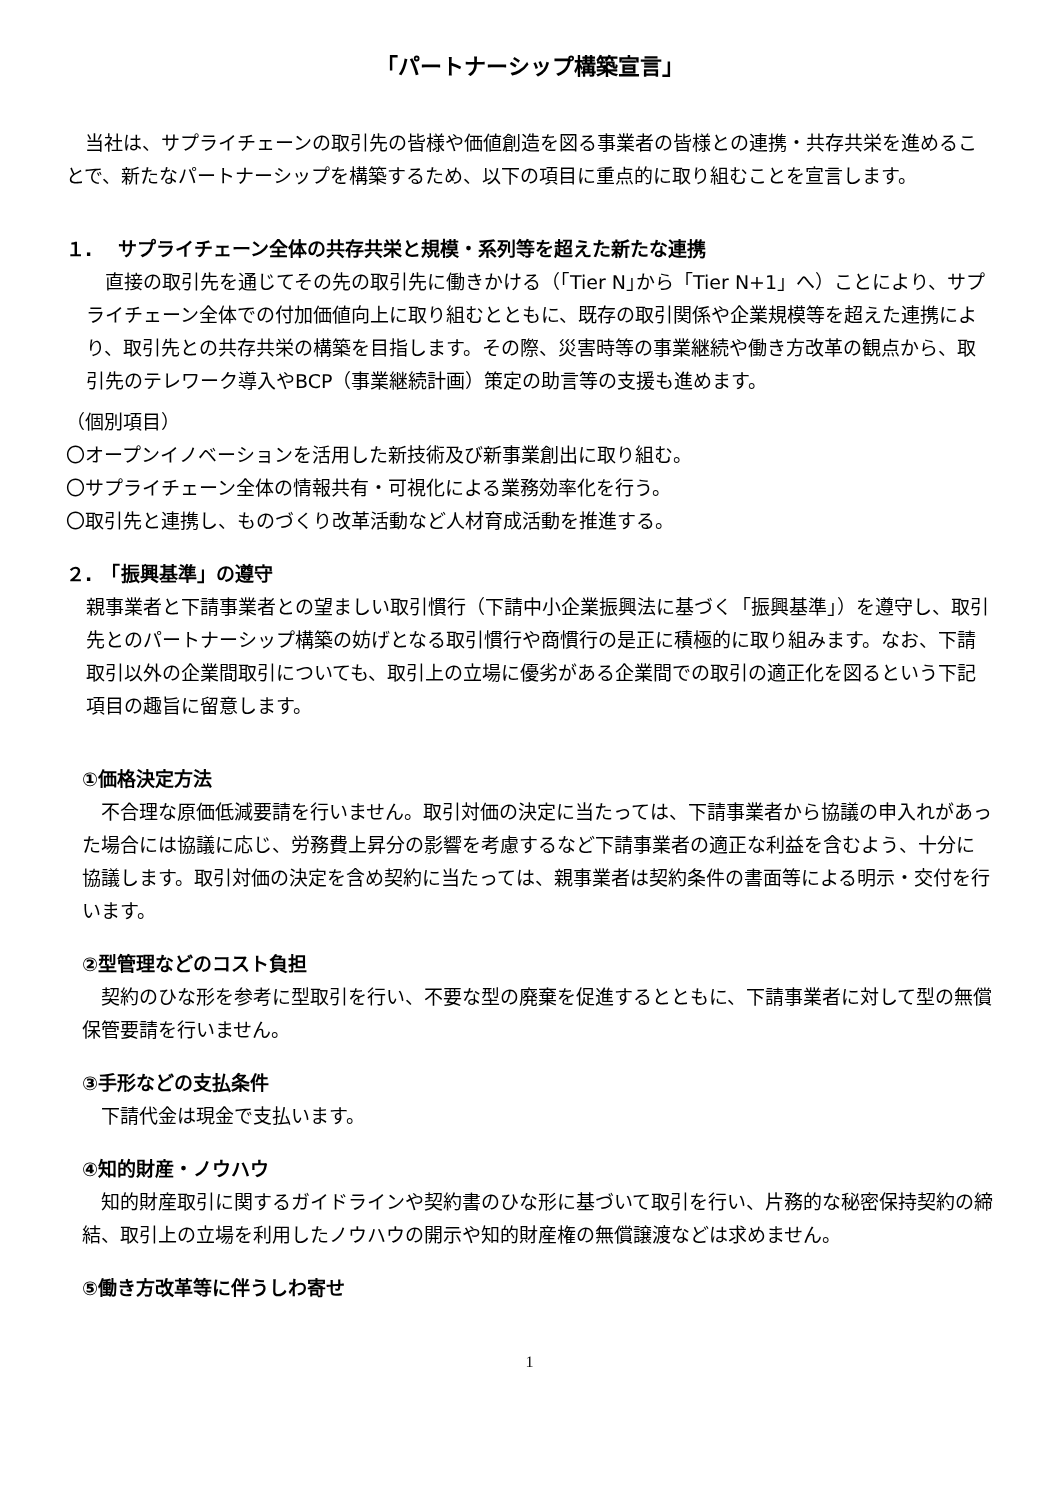「パートナーシップ構築宣言」
　当社は、サプライチェーンの取引先の皆様や価値創造を図る事業者の皆様との連携・共存共栄を進めることで、新たなパートナーシップを構築するため、以下の項目に重点的に取り組むことを宣言します。
１.　 サプライチェーン全体の共存共栄と規模・系列等を超えた新たな連携
　直接の取引先を通じてその先の取引先に働きかける（｢Tier N｣から「Tier N+1」へ）ことにより、サプライチェーン全体での付加価値向上に取り組むとともに、既存の取引関係や企業規模等を超えた連携により、取引先との共存共栄の構築を目指します。その際、災害時等の事業継続や働き方改革の観点から、取引先のテレワーク導入やBCP（事業継続計画）策定の助言等の支援も進めます。
（個別項目）
〇オープンイノベーションを活用した新技術及び新事業創出に取り組む。
〇サプライチェーン全体の情報共有・可視化による業務効率化を行う。
〇取引先と連携し、ものづくり改革活動など人材育成活動を推進する。
２.　「振興基準」の遵守
親事業者と下請事業者との望ましい取引慣行（下請中小企業振興法に基づく「振興基準」）を遵守し、取引先とのパートナーシップ構築の妨げとなる取引慣行や商慣行の是正に積極的に取り組みます。なお、下請取引以外の企業間取引についても、取引上の立場に優劣がある企業間での取引の適正化を図るという下記項目の趣旨に留意します。
①価格決定方法
　不合理な原価低減要請を行いません。取引対価の決定に当たっては、下請事業者から協議の申入れがあった場合には協議に応じ、労務費上昇分の影響を考慮するなど下請事業者の適正な利益を含むよう、十分に協議します。取引対価の決定を含め契約に当たっては、親事業者は契約条件の書面等による明示・交付を行います。
②型管理などのコスト負担
　契約のひな形を参考に型取引を行い、不要な型の廃棄を促進するとともに、下請事業者に対して型の無償保管要請を行いません。
③手形などの支払条件
　下請代金は現金で支払います。
④知的財産・ノウハウ
　知的財産取引に関するガイドラインや契約書のひな形に基づいて取引を行い、片務的な秘密保持契約の締結、取引上の立場を利用したノウハウの開示や知的財産権の無償譲渡などは求めません。
⑤働き方改革等に伴うしわ寄せ
1